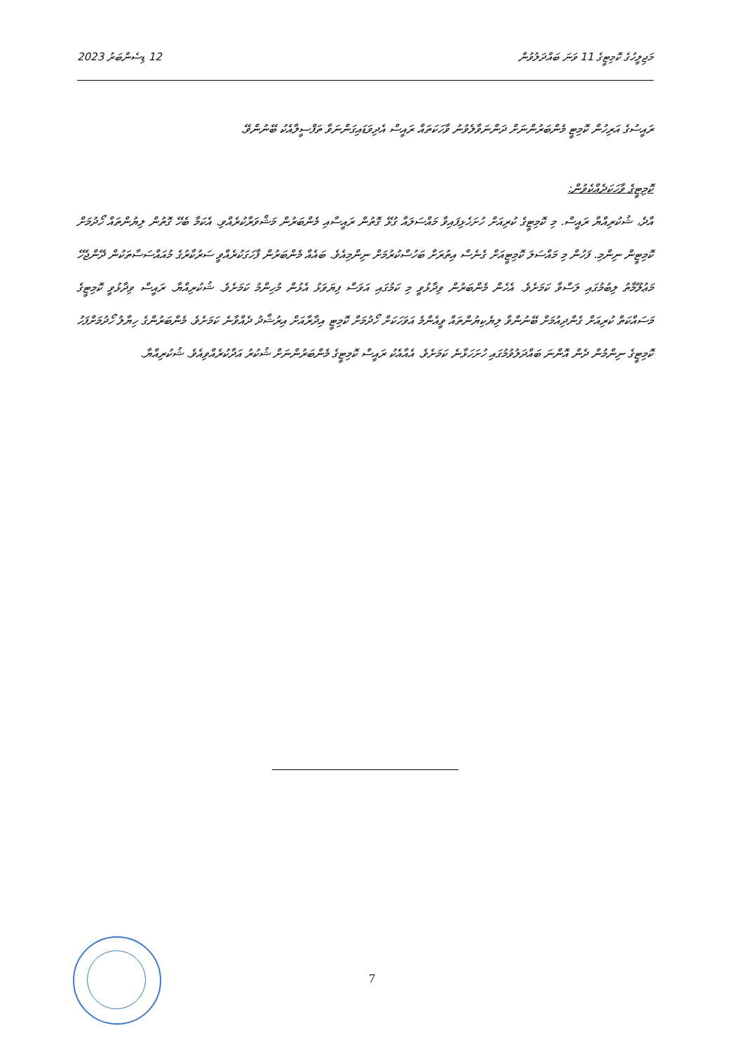12 ޑިސެންބަރު 2023 މަޖިލީހުގެ ކޮމިޓީގެ 11 ވަނަ ބައްދަލުވުން
ރައީސުގެ އަރިހުން ކޮމިޓީ މެންބަރުންނަށް ދަންނަވާލެވުނު ވާހަކަތައް ރައީސް އެދިވަޑައިގަންނަވާ ތަފްސީލާއެކު ބޭނުންވޭ.
ކޮމިޓީގެ ވާހަކަދެއްކެވުން:
އާދެ، ޝުކުރިއްޔާ ރައީސް. މި ކޮމިޓީގެ ކުރިއަށް ހުށަހެޅިފައިވާ މައްސަލައާ ގުޅޭ ގޮތުން ރައީސާއި މެންބަރުން މަޝްވަރާކުރެއްވި. އެކަމާ ބެހޭ ގޮތުން ލިޔުންތައް ހޯދުމަށް ކޮމިޓީން ނިންމި. ފަހުން މި މައްސަލަ ކޮމިޓީއަށް ގެނެސް އިތުރަށް ބަހުސްކުރުމަށް ނިންމިއެވެ. ބައެއް މެންބަރުން ފާހަގަކުރެއްވީ ސަރުކާރުގެ މުއައްސަސާތަކުން ދޭންޖެހޭ މަޢުލޫމާތު ލިބުމުގައި ލަސްވާ ކަމަށެވެ. އެހެން މެންބަރުން ވިދާޅުވީ މި ކަމުގައި އަވަސް ފިޔަވަޅު އެޅުން މުހިންމު ކަމަށެވެ. ޝުކުރިއްޔާ. ރައީސް ވިދާޅުވީ ކޮމިޓީގެ މަސައްކަތް ކުރިއަށް ގެންދިއުމަށް ބޭނުންވާ ލިޔެކިޔުންތައް ވީއެންމެ އަވަހަކަށް ހޯދުމަށް ކޮމިޓީ އިދާރާއަށް އިރުޝާދު ދެއްވާނެ ކަމަށެވެ. މެންބަރުންގެ ހިޔާލު ހޯދުމަށްފަހު ކޮމިޓީގެ ނިންމުން ދެން އޮންނަ ބައްދަލުވުމުގައި ހުށަހަޅާނެ ކަމަށެވެ. އެއާއެކު ރައީސް ކޮމިޓީގެ މެންބަރުންނަށް ޝުކުރު އަދާކުރެއްވިއެވެ. ޝުކުރިއްޔާ.
7